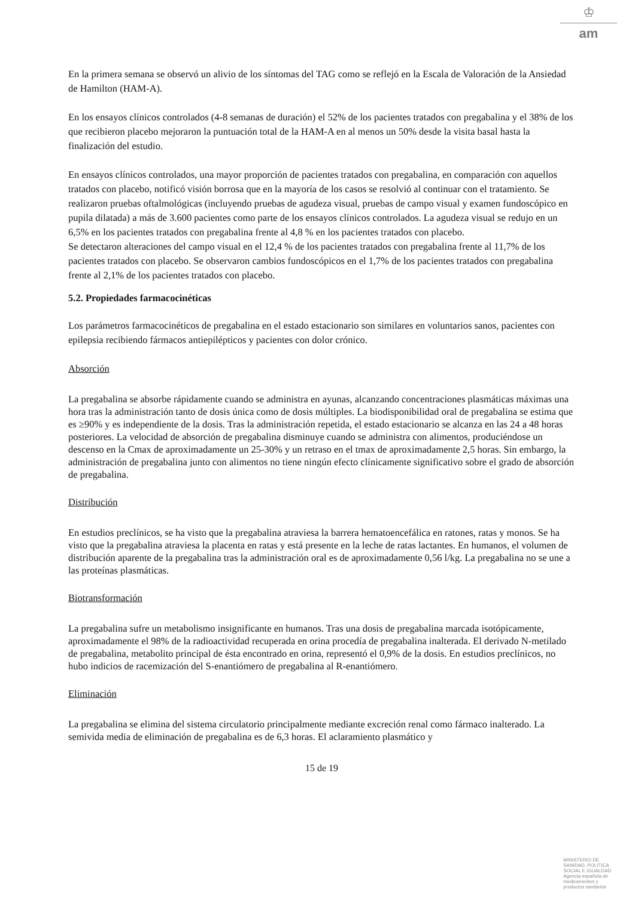♔
am
En la primera semana se observó un alivio de los síntomas del TAG como se reflejó en la Escala de Valoración de la Ansiedad de Hamilton (HAM-A).
En los ensayos clínicos controlados (4-8 semanas de duración) el 52% de los pacientes tratados con pregabalina y el 38% de los que recibieron placebo mejoraron la puntuación total de la HAM-A en al menos un 50% desde la visita basal hasta la finalización del estudio.
En ensayos clínicos controlados, una mayor proporción de pacientes tratados con pregabalina, en comparación con aquellos tratados con placebo, notificó visión borrosa que en la mayoría de los casos se resolvió al continuar con el tratamiento. Se realizaron pruebas oftalmológicas (incluyendo pruebas de agudeza visual, pruebas de campo visual y examen fundoscópico en pupila dilatada) a más de 3.600 pacientes como parte de los ensayos clínicos controlados. La agudeza visual se redujo en un 6,5% en los pacientes tratados con pregabalina frente al 4,8 % en los pacientes tratados con placebo.
Se detectaron alteraciones del campo visual en el 12,4 % de los pacientes tratados con pregabalina frente al 11,7% de los pacientes tratados con placebo. Se observaron cambios fundoscópicos en el 1,7% de los pacientes tratados con pregabalina frente al 2,1% de los pacientes tratados con placebo.
5.2. Propiedades farmacocinéticas
Los parámetros farmacocinéticos de pregabalina en el estado estacionario son similares en voluntarios sanos, pacientes con epilepsia recibiendo fármacos antiepilépticos y pacientes con dolor crónico.
Absorción
La pregabalina se absorbe rápidamente cuando se administra en ayunas, alcanzando concentraciones plasmáticas máximas una hora tras la administración tanto de dosis única como de dosis múltiples. La biodisponibilidad oral de pregabalina se estima que es ≥90% y es independiente de la dosis. Tras la administración repetida, el estado estacionario se alcanza en las 24 a 48 horas posteriores. La velocidad de absorción de pregabalina disminuye cuando se administra con alimentos, produciéndose un descenso en la Cmax de aproximadamente un 25-30% y un retraso en el tmax de aproximadamente 2,5 horas. Sin embargo, la administración de pregabalina junto con alimentos no tiene ningún efecto clínicamente significativo sobre el grado de absorción de pregabalina.
Distribución
En estudios preclínicos, se ha visto que la pregabalina atraviesa la barrera hematoencefálica en ratones, ratas y monos. Se ha visto que la pregabalina atraviesa la placenta en ratas y está presente en la leche de ratas lactantes. En humanos, el volumen de distribución aparente de la pregabalina tras la administración oral es de aproximadamente 0,56 l/kg. La pregabalina no se une a las proteínas plasmáticas.
Biotransformación
La pregabalina sufre un metabolismo insignificante en humanos. Tras una dosis de pregabalina marcada isotópicamente, aproximadamente el 98% de la radioactividad recuperada en orina procedía de pregabalina inalterada. El derivado N-metilado de pregabalina, metabolito principal de ésta encontrado en orina, representó el 0,9% de la dosis. En estudios preclínicos, no hubo indicios de racemización del S-enantiómero de pregabalina al R-enantiómero.
Eliminación
La pregabalina se elimina del sistema circulatorio principalmente mediante excreción renal como fármaco inalterado. La semivida media de eliminación de pregabalina es de 6,3 horas. El aclaramiento plasmático y
15 de 19
MINISTERIO DE
SANIDAD, POLITICA
SOCIAL E IGUALDAD
Agencia española de
medicamentos y
productos sanitarios